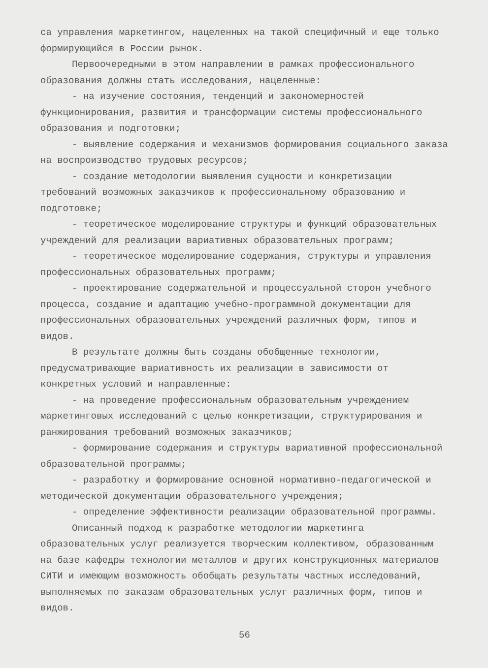са управления маркетингом, нацеленных на такой специфичный и еще только формирующийся в России рынок.
Первоочередными в этом направлении в рамках профессионального образования должны стать исследования, нацеленные:
- на изучение состояния, тенденций и закономерностей функционирования, развития и трансформации системы профессионального образования и подготовки;
- выявление содержания и механизмов формирования социального заказа на воспроизводство трудовых ресурсов;
- создание методологии выявления сущности и конкретизации требований возможных заказчиков к профессиональному образованию и подготовке;
- теоретическое моделирование структуры и функций образовательных учреждений для реализации вариативных образовательных программ;
- теоретическое моделирование содержания, структуры и управления профессиональных образовательных программ;
- проектирование содержательной и процессуальной сторон учебного процесса, создание и адаптацию учебно-программной документации для профессиональных образовательных учреждений различных форм, типов и видов.
В результате должны быть созданы обобщенные технологии, предусматривающие вариативность их реализации в зависимости от конкретных условий и направленные:
- на проведение профессиональным образовательным учреждением маркетинговых исследований с целью конкретизации, структурирования и ранжирования требований возможных заказчиков;
- формирование содержания и структуры вариативной профессиональной образовательной программы;
- разработку и формирование основной нормативно-педагогической и методической документации образовательного учреждения;
- определение эффективности реализации образовательной программы.
Описанный подход к разработке методологии маркетинга образовательных услуг реализуется творческим коллективом, образованным на базе кафедры технологии металлов и других конструкционных материалов СИТИ и имеющим возможность обобщать результаты частных исследований, выполняемых по заказам образовательных услуг различных форм, типов и видов.
56